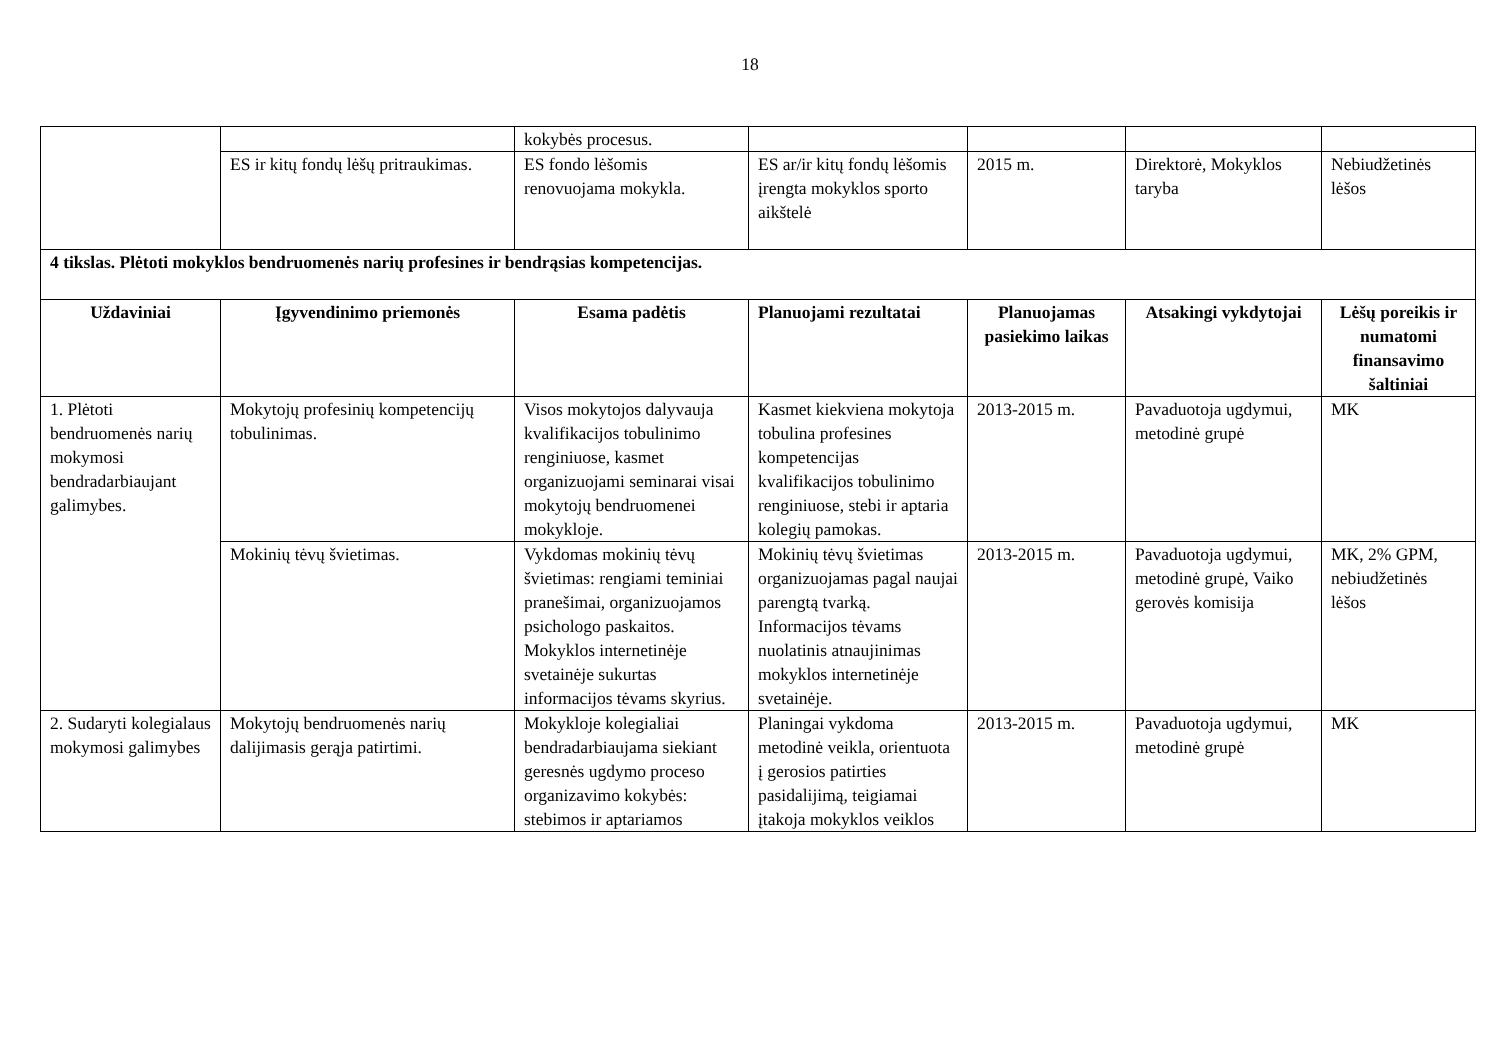18
| | | kokybės procesus. | | | | |
| | ES ir kitų fondų lėšų pritraukimas. | ES fondo lėšomis renovuojama mokykla. | ES ar/ir kitų fondų lėšomis įrengta mokyklos sporto aikštelė | 2015 m. | Direktorė, Mokyklos taryba | Nebiudžetinės lėšos |
| 4 tikslas. Plėtoti mokyklos bendruomenės narių profesines ir bendrąsias kompetencijas. | | | | | | |
| Uždaviniai | Įgyvendinimo priemonės | Esama padėtis | Planuojami rezultatai | Planuojamas pasiekimo laikas | Atsakingi vykdytojai | Lėšų poreikis ir numatomi finansavimo šaltiniai |
| 1. Plėtoti bendruomenės narių mokymosi bendradarbiaujant galimybes. | Mokytojų profesinių kompetencijų tobulinimas. | Visos mokytojos dalyvauja kvalifikacijos tobulinimo renginiuose, kasmet organizuojami seminarai visai mokytojų bendruomenei mokykloje. | Kasmet kiekviena mokytoja tobulina profesines kompetencijas kvalifikacijos tobulinimo renginiuose, stebi ir aptaria kolegių pamokas. | 2013-2015 m. | Pavaduotoja ugdymui, metodinė grupė | MK |
| | Mokinių tėvų švietimas. | Vykdomas mokinių tėvų švietimas: rengiami teminiai pranešimai, organizuojamos psichologo paskaitos. Mokyklos internetinėje svetainėje sukurtas informacijos tėvams skyrius. | Mokinių tėvų švietimas organizuojamas pagal naujai parengtą tvarką. Informacijos tėvams nuolatinis atnaujinimas mokyklos internetinėje svetainėje. | 2013-2015 m. | Pavaduotoja ugdymui, metodinė grupė, Vaiko gerovės komisija | MK, 2% GPM, nebiudžetinės lėšos |
| 2. Sudaryti kolegialaus mokymosi galimybes | Mokytojų bendruomenės narių dalijimasis gerąja patirtimi. | Mokykloje kolegialiai bendradarbiaujama siekiant geresnės ugdymo proceso organizavimo kokybės: stebimos ir aptariamos | Planingai vykdoma metodinė veikla, orientuota į gerosios patirties pasidalijimą, teigiamai įtakoja mokyklos veiklos | 2013-2015 m. | Pavaduotoja ugdymui, metodinė grupė | MK |